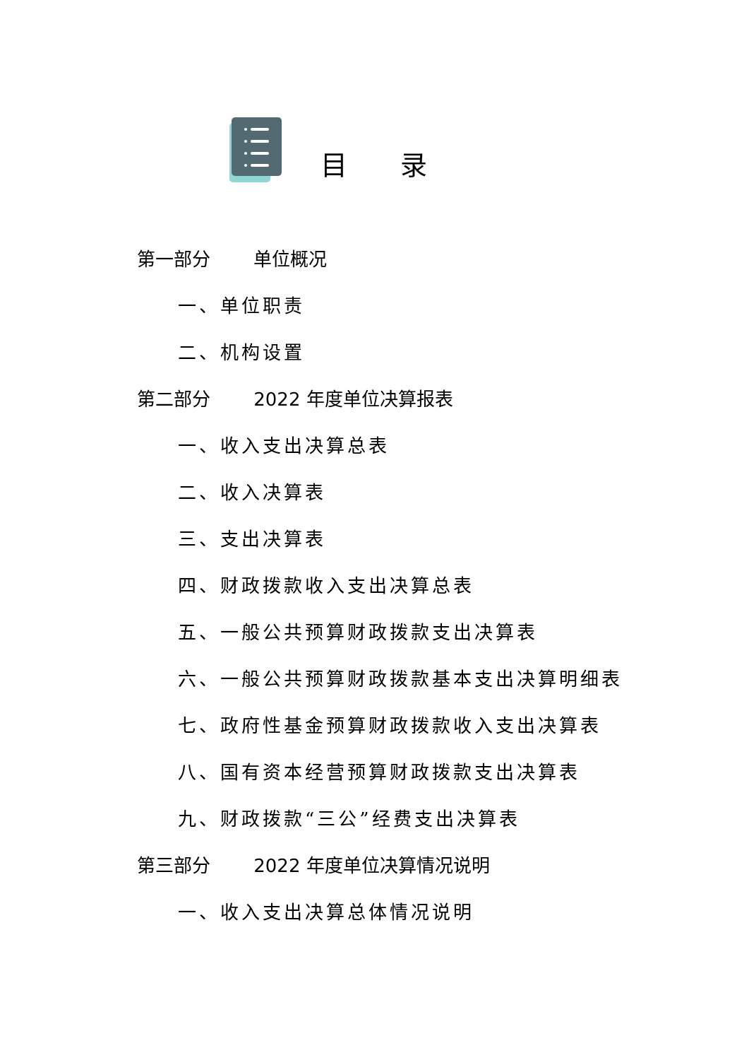目录
第一部分 单位概况
一、单位职责
二、机构设置
第二部分 2022 年度单位决算报表
一、收入支出决算总表
二、收入决算表
三、支出决算表
四、财政拨款收入支出决算总表
五、一般公共预算财政拨款支出决算表
六、一般公共预算财政拨款基本支出决算明细表
七、政府性基金预算财政拨款收入支出决算表
八、国有资本经营预算财政拨款支出决算表
九、财政拨款“三公”经费支出决算表
第三部分 2022 年度单位决算情况说明
一、收入支出决算总体情况说明